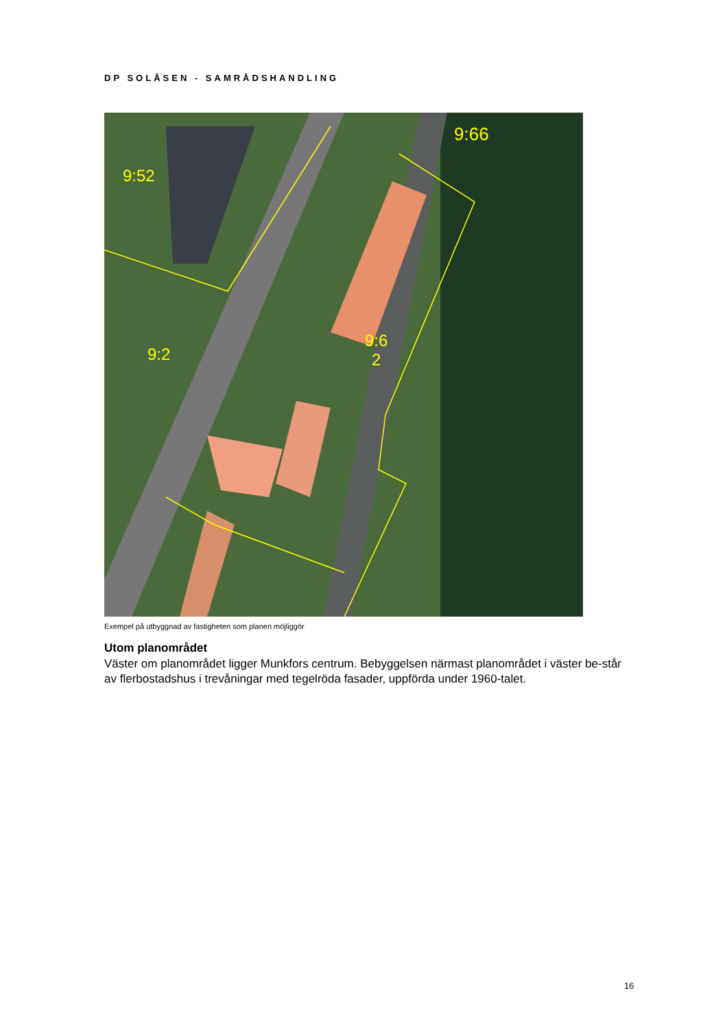DP SOLÅSEN - SAMRÅDSHANDLING
9:52
9:66
9:2
9:6
2
Exempel på utbyggnad av fastigheten som planen möjliggör
Utom planområdet
Väster om planområdet ligger Munkfors centrum. Bebyggelsen närmast planområdet i väster be-står av flerbostadshus i trevåningar med tegelröda fasader, uppförda under 1960-talet.
16